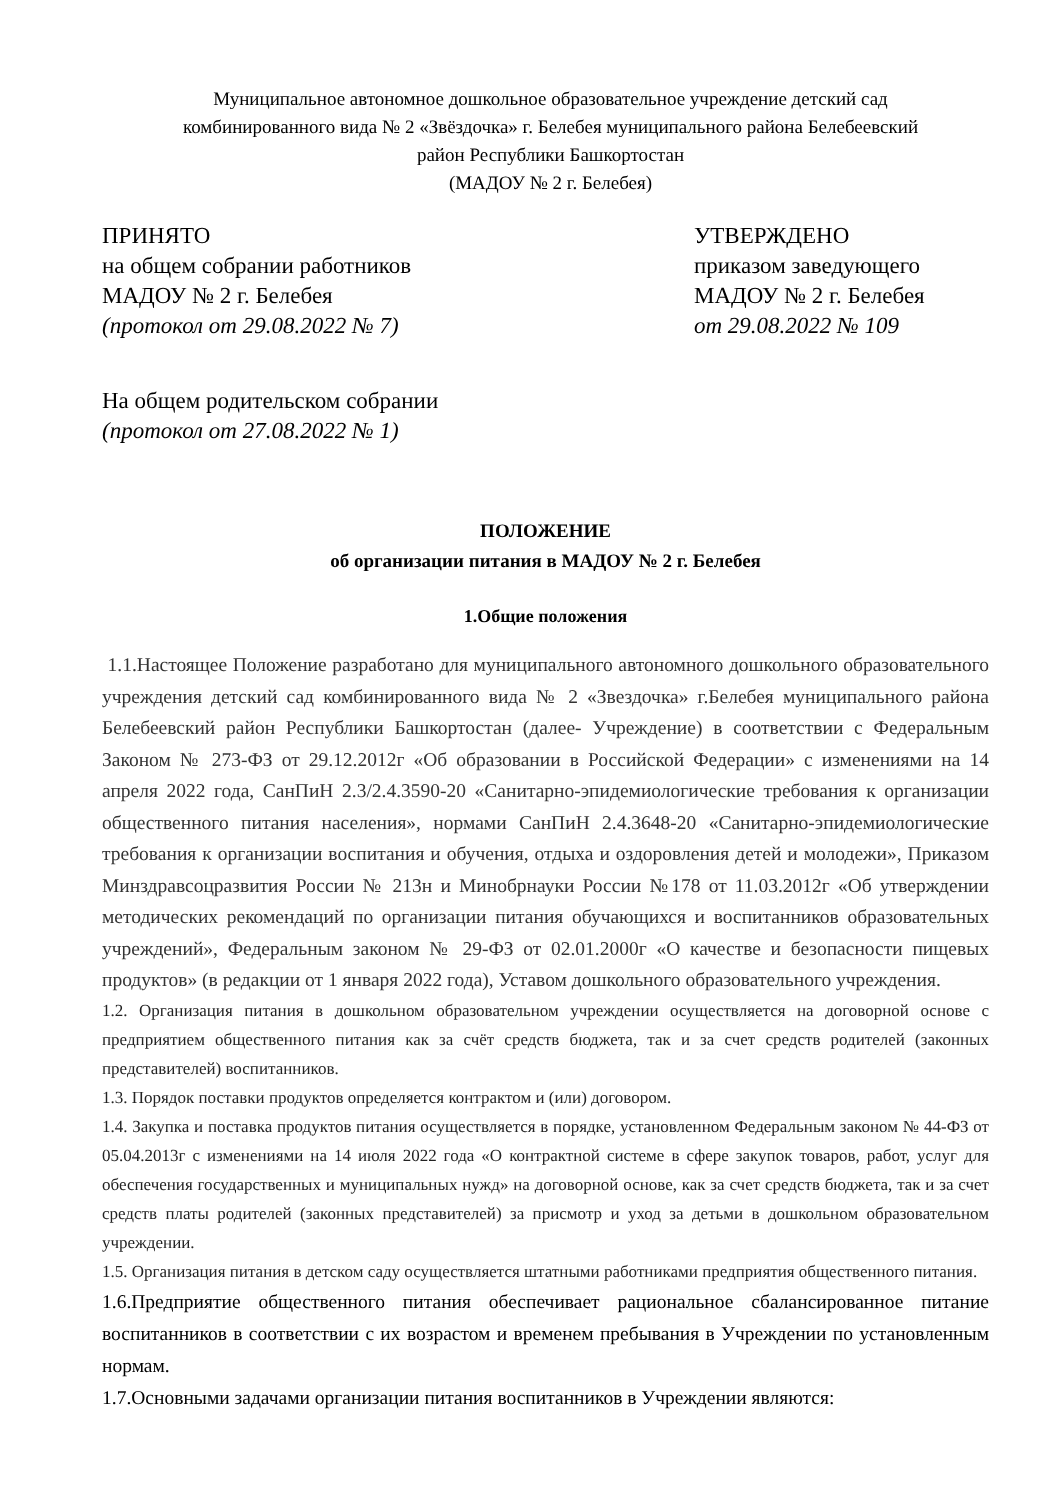Муниципальное автономное дошкольное образовательное учреждение детский сад
комбинированного вида № 2 «Звёздочка» г. Белебея муниципального района Белебеевский
район Республики Башкортостан
(МАДОУ № 2 г. Белебея)
ПРИНЯТО
на общем собрании работников
МАДОУ № 2 г. Белебея
(протокол от 29.08.2022 № 7)
УТВЕРЖДЕНО
приказом заведующего
МАДОУ № 2 г. Белебея
от 29.08.2022 № 109
На общем родительском собрании
(протокол от 27.08.2022 № 1)
ПОЛОЖЕНИЕ
об организации питания в МАДОУ № 2 г. Белебея
1.Общие положения
1.1.Настоящее Положение разработано для муниципального автономного дошкольного образовательного учреждения детский сад комбинированного вида № 2 «Звездочка» г.Белебея муниципального района Белебеевский район Республики Башкортостан (далее- Учреждение) в соответствии с Федеральным Законом № 273-ФЗ от 29.12.2012г «Об образовании в Российской Федерации» с изменениями на 14 апреля 2022 года, СанПиН 2.3/2.4.3590-20 «Санитарно-эпидемиологические требования к организации общественного питания населения», нормами СанПиН 2.4.3648-20 «Санитарно-эпидемиологические требования к организации воспитания и обучения, отдыха и оздоровления детей и молодежи», Приказом Минздравсоцразвития России № 213н и Минобрнауки России №178 от 11.03.2012г «Об утверждении методических рекомендаций по организации питания обучающихся и воспитанников образовательных учреждений», Федеральным законом № 29-ФЗ от 02.01.2000г «О качестве и безопасности пищевых продуктов» (в редакции от 1 января 2022 года), Уставом дошкольного образовательного учреждения.
1.2. Организация питания в дошкольном образовательном учреждении осуществляется на договорной основе с предприятием общественного питания как за счёт средств бюджета, так и за счет средств родителей (законных представителей) воспитанников.
1.3. Порядок поставки продуктов определяется контрактом и (или) договором.
1.4. Закупка и поставка продуктов питания осуществляется в порядке, установленном Федеральным законом № 44-ФЗ от 05.04.2013г с изменениями на 14 июля 2022 года «О контрактной системе в сфере закупок товаров, работ, услуг для обеспечения государственных и муниципальных нужд» на договорной основе, как за счет средств бюджета, так и за счет средств платы родителей (законных представителей) за присмотр и уход за детьми в дошкольном образовательном учреждении.
1.5. Организация питания в детском саду осуществляется штатными работниками предприятия общественного питания.
1.6.Предприятие общественного питания обеспечивает рациональное сбалансированное питание воспитанников в соответствии с их возрастом и временем пребывания в Учреждении по установленным нормам.
1.7.Основными задачами организации питания воспитанников в Учреждении являются: